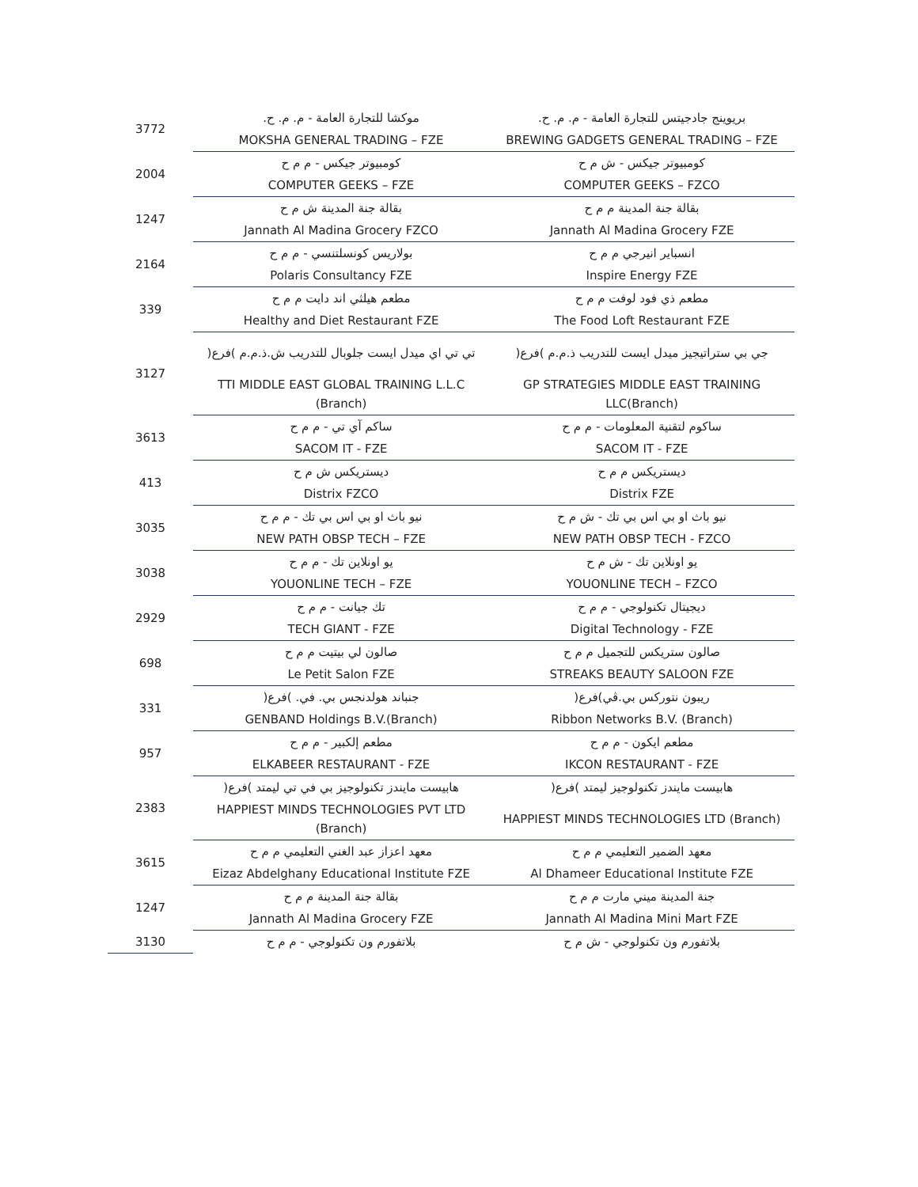| 3772 | موكشا للتجارة العامة - م. م. ح. | بريوينج جادجيتس للتجارة العامة - م. م. ح. |
| | MOKSHA GENERAL TRADING – FZE | BREWING GADGETS GENERAL TRADING – FZE |
| 2004 | كومبيوتر جيكس - م م ح | كومبيوتر جيكس - ش م ح |
| | COMPUTER GEEKS – FZE | COMPUTER GEEKS – FZCO |
| 1247 | بقالة جنة المدينة ش م ح | بقالة جنة المدينة م م ح |
| | Jannath Al Madina Grocery FZCO | Jannath Al Madina Grocery FZE |
| 2164 | بولاريس كونسلتنسي - م م ح | انسباير انيرجي م م ح |
| | Polaris Consultancy FZE | Inspire Energy FZE |
| 339 | مطعم هيلثي اند دايت م م ح | مطعم ذي فود لوفت م م ح |
| | Healthy and Diet Restaurant FZE | The Food Loft Restaurant FZE |
| 3127 | تي تي اي ميدل ايست جلوبال للتدريب ش.ذ.م.م )فرع( | جي بي ستراتيجيز ميدل ايست للتدريب ذ.م.م )فرع( |
| | TTI MIDDLE EAST GLOBAL TRAINING L.L.C (Branch) | GP STRATEGIES MIDDLE EAST TRAINING LLC(Branch) |
| 3613 | ساكم آي تي - م م ح | ساكوم لتقنية المعلومات - م م ح |
| | SACOM IT - FZE | SACOM IT - FZE |
| 413 | ديستريكس ش م ح | ديستريكس م م ح |
| | Distrix FZCO | Distrix FZE |
| 3035 | نيو باث او بي اس بي تك - م م ح | نيو باث او بي اس بي تك - ش م ح |
| | NEW PATH OBSP TECH – FZE | NEW PATH OBSP TECH - FZCO |
| 3038 | يو اونلاين تك - م م ح | يو اونلاين تك - ش م ح |
| | YOUONLINE TECH – FZE | YOUONLINE TECH – FZCO |
| 2929 | تك جيانت - م م ح | ديجيتال تكنولوجي - م م ح |
| | TECH GIANT - FZE | Digital Technology - FZE |
| 698 | صالون لي بيتيت م م ح | صالون ستريكس للتجميل م م ح |
| | Le Petit Salon FZE | STREAKS BEAUTY SALOON FZE |
| 331 | جنباند هولدنجس بي. في. )فرع( | ريبون نتوركس بي.ڤي)فرع( |
| | GENBAND Holdings B.V.(Branch) | Ribbon Networks B.V. (Branch) |
| 957 | مطعم إلكبير - م م ح | مطعم ايكون - م م ح |
| | ELKABEER RESTAURANT - FZE | IKCON RESTAURANT - FZE |
| 2383 | هابيست مايندز تكنولوجيز بي في تي ليمتد )فرع( | هابيست مايندز تكنولوجيز ليمتد )فرع( |
| | HAPPIEST MINDS TECHNOLOGIES PVT LTD (Branch) | HAPPIEST MINDS TECHNOLOGIES LTD (Branch) |
| 3615 | معهد اعزاز عبد الغني التعليمي م م ح | معهد الضمير التعليمي م م ح |
| | Eizaz Abdelghany Educational Institute FZE | Al Dhameer Educational Institute FZE |
| 1247 | بقالة جنة المدينة م م ح | جنة المدينة ميني مارت م م ح |
| | Jannath Al Madina Grocery FZE | Jannath Al Madina Mini Mart FZE |
| 3130 | بلاتفورم ون تكنولوجي - م م ح | بلاتفورم ون تكنولوجي - ش م ح |